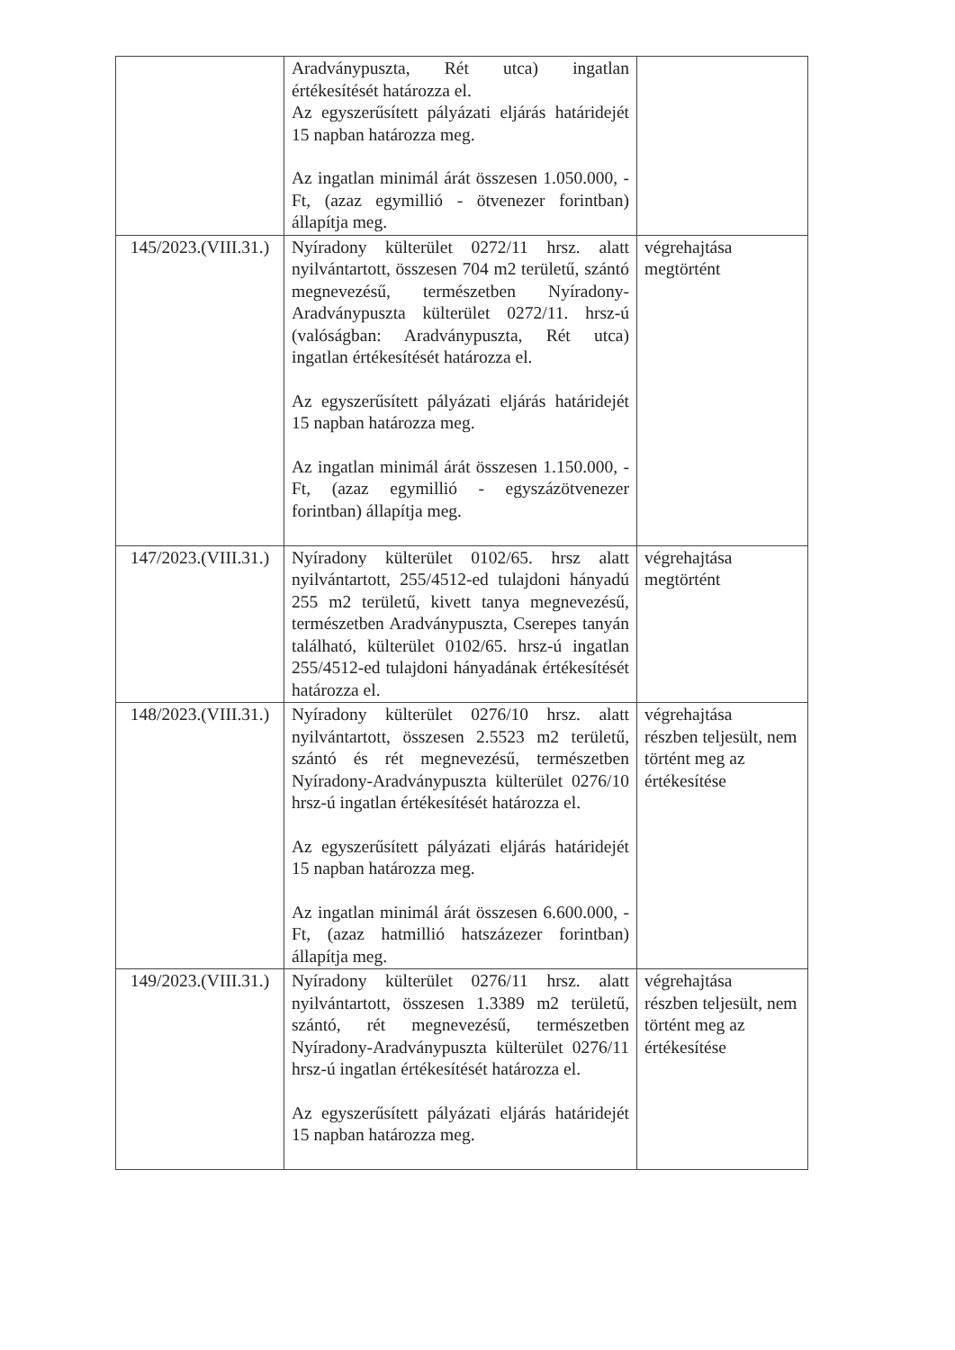| | Aradványpuszta, Rét utca) ingatlan értékesítését határozza el. Az egyszerűsített pályázati eljárás határidejét 15 napban határozza meg. Az ingatlan minimál árát összesen 1.050.000, -Ft, (azaz egymillió - ötvenezer forintban) állapítja meg. | |
| 145/2023.(VIII.31.) | Nyíradony külterület 0272/11 hrsz. alatt nyilvántartott, összesen 704 m2 területű, szántó megnevezésű, természetben Nyíradony-Aradványpuszta külterület 0272/11. hrsz-ú (valóságban: Aradványpuszta, Rét utca) ingatlan értékesítését határozza el. Az egyszerűsített pályázati eljárás határidejét 15 napban határozza meg. Az ingatlan minimál árát összesen 1.150.000, -Ft, (azaz egymillió - egyszázötvenezer forintban) állapítja meg. | végrehajtása megtörtént |
| 147/2023.(VIII.31.) | Nyíradony külterület 0102/65. hrsz alatt nyilvántartott, 255/4512-ed tulajdoni hányadú 255 m2 területű, kivett tanya megnevezésű, természetben Aradványpuszta, Cserepes tanyán található, külterület 0102/65. hrsz-ú ingatlan 255/4512-ed tulajdoni hányadának értékesítését határozza el. | végrehajtása megtörtént |
| 148/2023.(VIII.31.) | Nyíradony külterület 0276/10 hrsz. alatt nyilvántartott, összesen 2.5523 m2 területű, szántó és rét megnevezésű, természetben Nyíradony-Aradványpuszta külterület 0276/10 hrsz-ú ingatlan értékesítését határozza el. Az egyszerűsített pályázati eljárás határidejét 15 napban határozza meg. Az ingatlan minimál árát összesen 6.600.000, -Ft, (azaz hatmillió hatszázezer forintban) állapítja meg. | végrehajtása részben teljesült, nem történt meg az értékesítése |
| 149/2023.(VIII.31.) | Nyíradony külterület 0276/11 hrsz. alatt nyilvántartott, összesen 1.3389 m2 területű, szántó, rét megnevezésű, természetben Nyíradony-Aradványpuszta külterület 0276/11 hrsz-ú ingatlan értékesítését határozza el. Az egyszerűsített pályázati eljárás határidejét 15 napban határozza meg. | végrehajtása részben teljesült, nem történt meg az értékesítése |